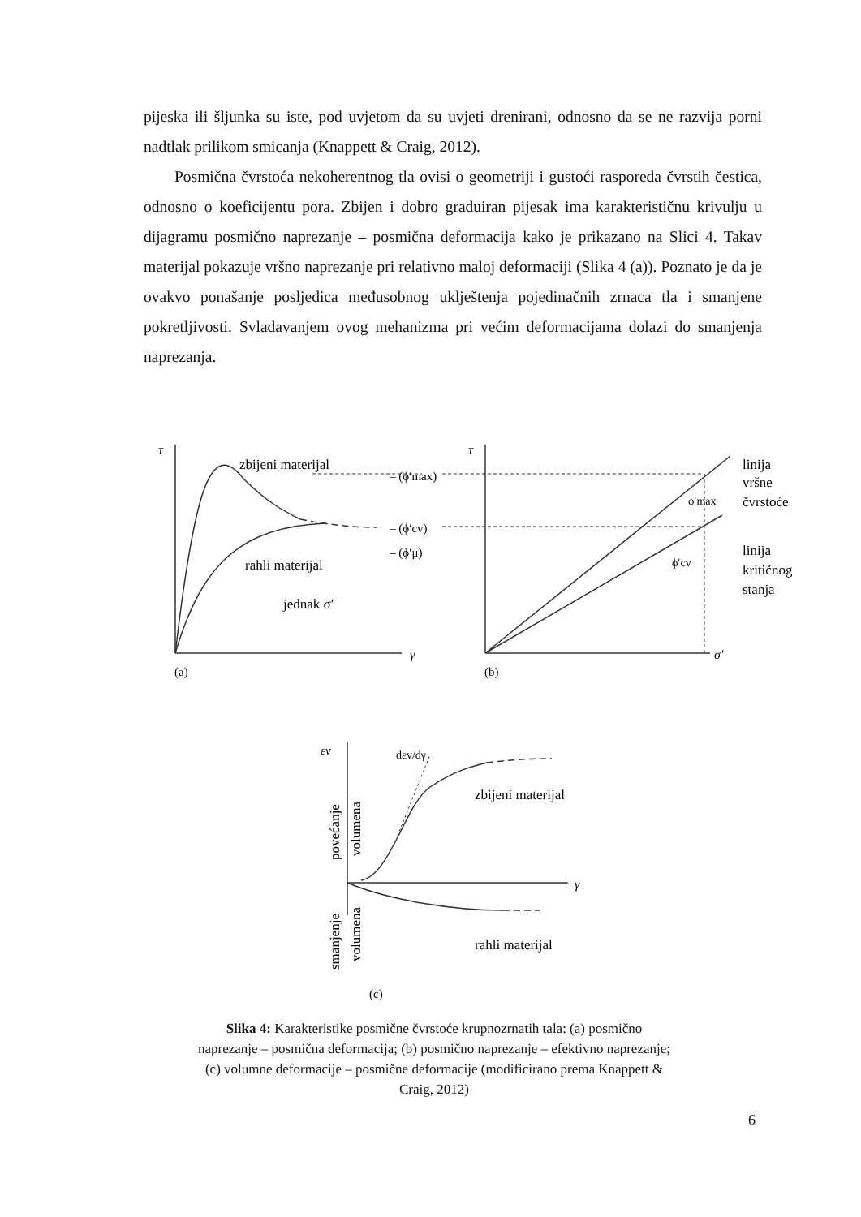pijeska ili šljunka su iste, pod uvjetom da su uvjeti drenirani, odnosno da se ne razvija porni nadtlak prilikom smicanja (Knappett & Craig, 2012).
Posmična čvrstoća nekoherentnog tla ovisi o geometriji i gustoći rasporeda čvrstih čestica, odnosno o koeficijentu pora. Zbijen i dobro graduiran pijesak ima karakterističnu krivulju u dijagramu posmično naprezanje – posmična deformacija kako je prikazano na Slici 4. Takav materijal pokazuje vršno naprezanje pri relativno maloj deformaciji (Slika 4 (a)). Poznato je da je ovakvo ponašanje posljedica međusobnog uklještenja pojedinačnih zrnaca tla i smanjene pokretljivosti. Svladavanjem ovog mehanizma pri većim deformacijama dolazi do smanjenja naprezanja.
τ
zbijeni materijal
– (ϕ′max)
– (ϕ′cv)
– (ϕ′μ)
rahli materijal
jednak σ′
γ
(a)
τ
ϕ′max
ϕ′cv
linija
vršne
čvrstoće
linija
kritičnog
stanja
σ′
(b)
εv
dεv/dγ
zbijeni materijal
rahli materijal
γ
povećanje
volumena
smanjenje
volumena
(c)
Slika 4: Karakteristike posmične čvrstoće krupnozrnatih tala: (a) posmično naprezanje – posmična deformacija; (b) posmično naprezanje – efektivno naprezanje; (c) volumne deformacije – posmične deformacije (modificirano prema Knappett & Craig, 2012)
6